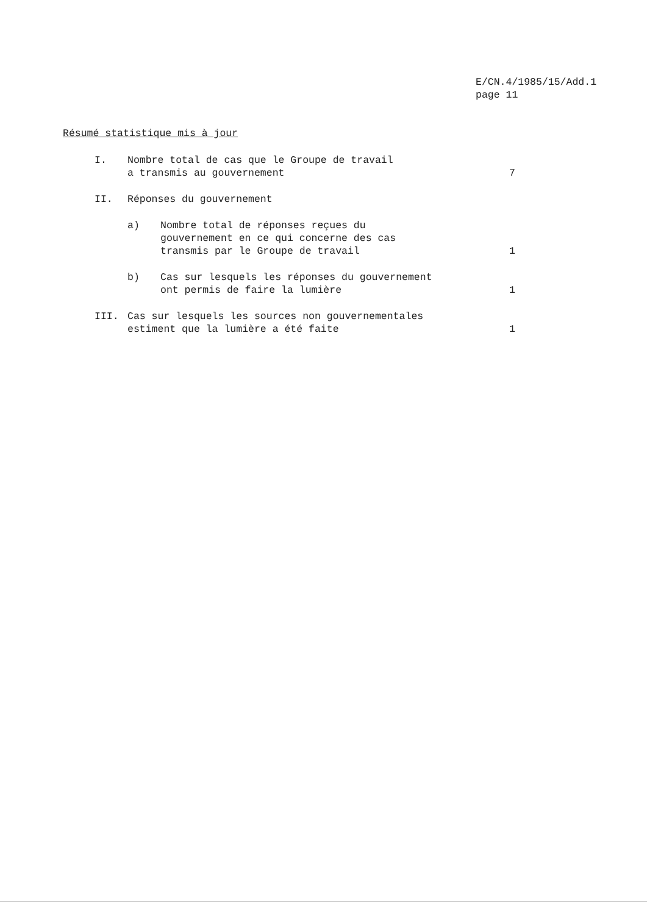E/CN.4/1985/15/Add.1
page 11
Résumé statistique mis à jour
I. Nombre total de cas que le Groupe de travail a transmis au gouvernement
7
II. Réponses du gouvernement
a) Nombre total de réponses reçues du gouvernement en ce qui concerne des cas transmis par le Groupe de travail
1
b) Cas sur lesquels les réponses du gouvernement ont permis de faire la lumière
1
III. Cas sur lesquels les sources non gouvernementales estiment que la lumière a été faite
1